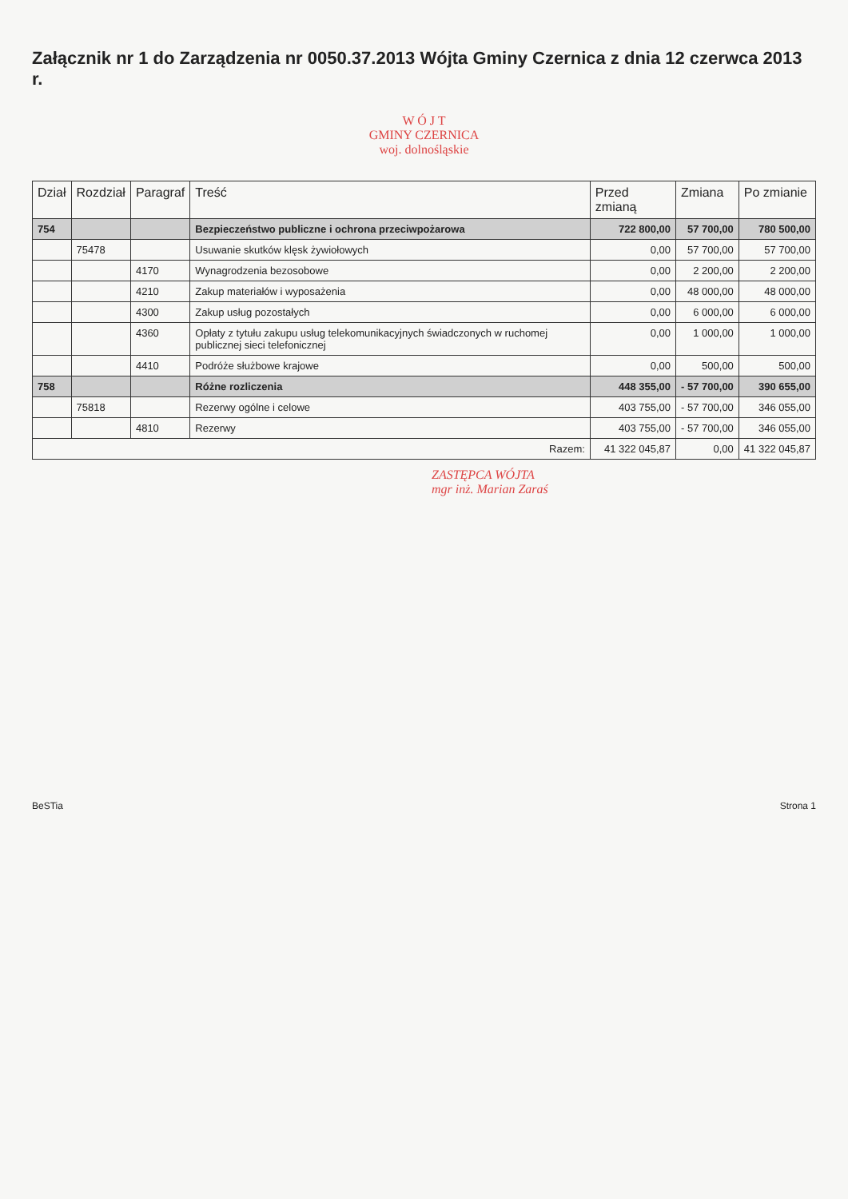Załącznik nr 1 do Zarządzenia nr 0050.37.2013 Wójta Gminy Czernica z dnia 12 czerwca 2013 r.
W Ó J T
GMINY CZERNICA
woj. dolnośląskie
| Dział | Rozdział | Paragraf | Treść | Przed zmianą | Zmiana | Po zmianie |
| --- | --- | --- | --- | --- | --- | --- |
| 754 | | | Bezpieczeństwo publiczne i ochrona przeciwpożarowa | 722 800,00 | 57 700,00 | 780 500,00 |
| | 75478 | | Usuwanie skutków klęsk żywiołowych | 0,00 | 57 700,00 | 57 700,00 |
| | | 4170 | Wynagrodzenia bezosobowe | 0,00 | 2 200,00 | 2 200,00 |
| | | 4210 | Zakup materiałów i wyposażenia | 0,00 | 48 000,00 | 48 000,00 |
| | | 4300 | Zakup usług pozostałych | 0,00 | 6 000,00 | 6 000,00 |
| | | 4360 | Opłaty z tytułu zakupu usług telekomunikacyjnych świadczonych w ruchomej publicznej sieci telefonicznej | 0,00 | 1 000,00 | 1 000,00 |
| | | 4410 | Podróże służbowe krajowe | 0,00 | 500,00 | 500,00 |
| 758 | | | Różne rozliczenia | 448 355,00 | - 57 700,00 | 390 655,00 |
| | 75818 | | Rezerwy ogólne i celowe | 403 755,00 | - 57 700,00 | 346 055,00 |
| | | 4810 | Rezerwy | 403 755,00 | - 57 700,00 | 346 055,00 |
| Razem: | | | | 41 322 045,87 | 0,00 | 41 322 045,87 |
ZASTĘPCA WÓJTA
mgr inż. Marian Zaraś
BeSTia Strona 1